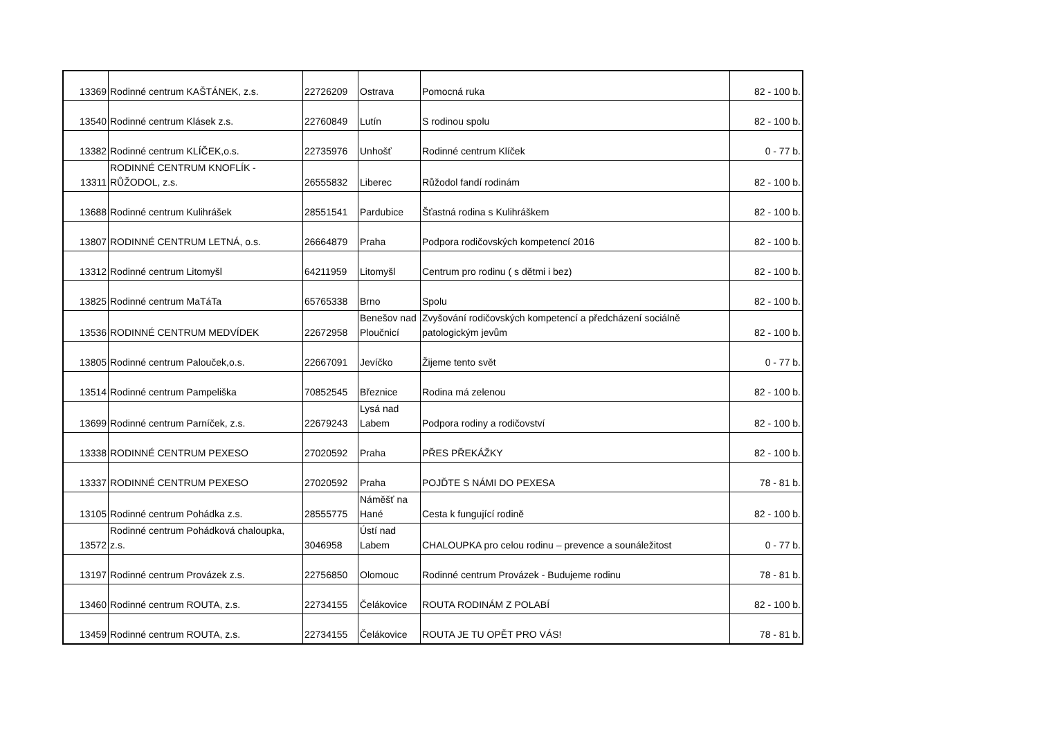| 13369 | Rodinné centrum KAŠTÁNEK, z.s. | 22726209 | Ostrava | Pomocná ruka | 82 - 100 b. |
| 13540 | Rodinné centrum Klásek z.s. | 22760849 | Lutín | S rodinou spolu | 82 - 100 b. |
| 13382 | Rodinné centrum KLÍČEK,o.s. | 22735976 | Unhošť | Rodinné centrum Klíček | 0 - 77 b. |
| 13311 | RODINNÉ CENTRUM KNOFLÍK - RŮŽODOL, z.s. | 26555832 | Liberec | Růžodol fandí rodinám | 82 - 100 b. |
| 13688 | Rodinné centrum Kulihrášek | 28551541 | Pardubice | Šťastná rodina s Kulihráškem | 82 - 100 b. |
| 13807 | RODINNÉ CENTRUM LETNÁ, o.s. | 26664879 | Praha | Podpora rodičovských kompetencí 2016 | 82 - 100 b. |
| 13312 | Rodinné centrum Litomyšl | 64211959 | Litomyšl | Centrum pro rodinu ( s dětmi i bez) | 82 - 100 b. |
| 13825 | Rodinné centrum MaTáTa | 65765338 | Brno | Spolu | 82 - 100 b. |
| 13536 | RODINNÉ CENTRUM MEDVÍDEK | 22672958 | Benešov nad Ploučnicí | Zvyšování rodičovských kompetencí a předcházení sociálně patologickým jevům | 82 - 100 b. |
| 13805 | Rodinné centrum Palouček,o.s. | 22667091 | Jevíčko | Žijeme tento svět | 0 - 77 b. |
| 13514 | Rodinné centrum Pampeliška | 70852545 | Březnice | Rodina má zelenou | 82 - 100 b. |
| 13699 | Rodinné centrum Parníček, z.s. | 22679243 | Lysá nad Labem | Podpora rodiny a rodičovství | 82 - 100 b. |
| 13338 | RODINNÉ CENTRUM PEXESO | 27020592 | Praha | PŘES PŘEKÁŽKY | 82 - 100 b. |
| 13337 | RODINNÉ CENTRUM PEXESO | 27020592 | Praha | POJĎTE S NÁMI DO PEXESA | 78 - 81 b. |
| 13105 | Rodinné centrum Pohádka z.s. | 28555775 | Náměšť na Hané | Cesta k fungující rodině | 82 - 100 b. |
| 13572 | Rodinné centrum Pohádková chaloupka, z.s. | 3046958 | Ústí nad Labem | CHALOUPKA pro celou rodinu – prevence a sounáležitost | 0 - 77 b. |
| 13197 | Rodinné centrum Provázek z.s. | 22756850 | Olomouc | Rodinné centrum Provázek - Budujeme rodinu | 78 - 81 b. |
| 13460 | Rodinné centrum ROUTA, z.s. | 22734155 | Čelákovice | ROUTA RODINÁM Z POLABÍ | 82 - 100 b. |
| 13459 | Rodinné centrum ROUTA, z.s. | 22734155 | Čelákovice | ROUTA JE TU OPĚT PRO VÁS! | 78 - 81 b. |